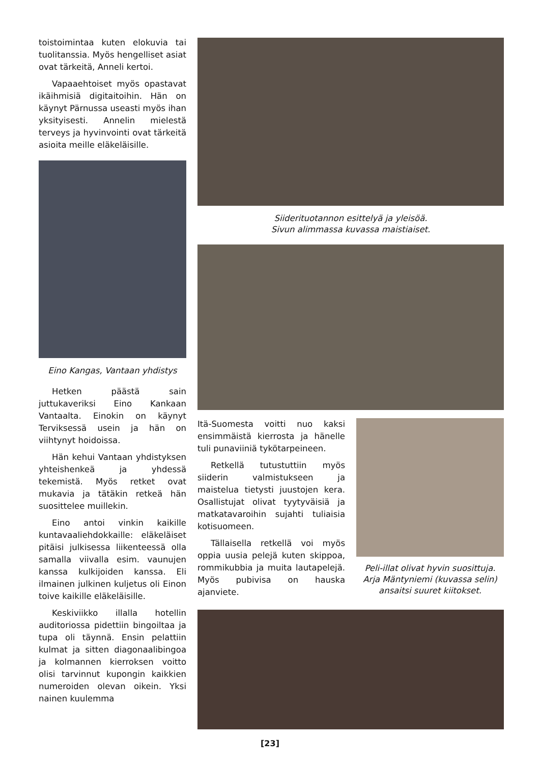toistoimintaa kuten elokuvia tai tuolitanssia. Myös hengelliset asiat ovat tärkeitä, Anneli kertoi.
Vapaaehtoiset myös opastavat ikäihmisiä digitaitoihin. Hän on käynyt Pärnussa useasti myös ihan yksityisesti. Annelin mielestä terveys ja hyvinvointi ovat tärkeitä asioita meille eläkeläisille.
Eino Kangas, Vantaan yhdistys
Hetken päästä sain juttukaveriksi Eino Kankaan Vantaalta. Einokin on käynyt Terviksessä usein ja hän on viihtynyt hoidoissa.
Hän kehui Vantaan yhdistyksen yhteishenkeä ja yhdessä tekemistä. Myös retket ovat mukavia ja tätäkin retkeä hän suosittelee muillekin.
Eino antoi vinkin kaikille kuntavaaliehdokkaille: eläkeläiset pitäisi julkisessa liikenteessä olla samalla viivalla esim. vaunujen kanssa kulkijoiden kanssa. Eli ilmainen julkinen kuljetus oli Einon toive kaikille eläkeläisille.
Keskiviikko illalla hotellin auditoriossa pidettiin bingoiltaa ja tupa oli täynnä. Ensin pelattiin kulmat ja sitten diagonaalibingoa ja kolmannen kierroksen voitto olisi tarvinnut kupongin kaikkien numeroiden olevan oikein. Yksi nainen kuulemma
Siiderituotannon esittelyä ja yleisöä.
Sivun alimmassa kuvassa maistiaiset.
Itä-Suomesta voitti nuo kaksi ensimmäistä kierrosta ja hänelle tuli punaviiniä tykötarpeineen.
Retkellä tutustuttiin myös siiderin valmistukseen ja maistelua tietysti juustojen kera. Osallistujat olivat tyytyväisiä ja matkatavaroihin sujahti tuliaisia kotisuomeen.
Tällaisella retkellä voi myös oppia uusia pelejä kuten skippoa, rommikubbia ja muita lautapelejä. Myös pubivisa on hauska ajanviete.
Peli-illat olivat hyvin suosittuja. Arja Mäntyniemi (kuvassa selin) ansaitsi suuret kiitokset.
[23]